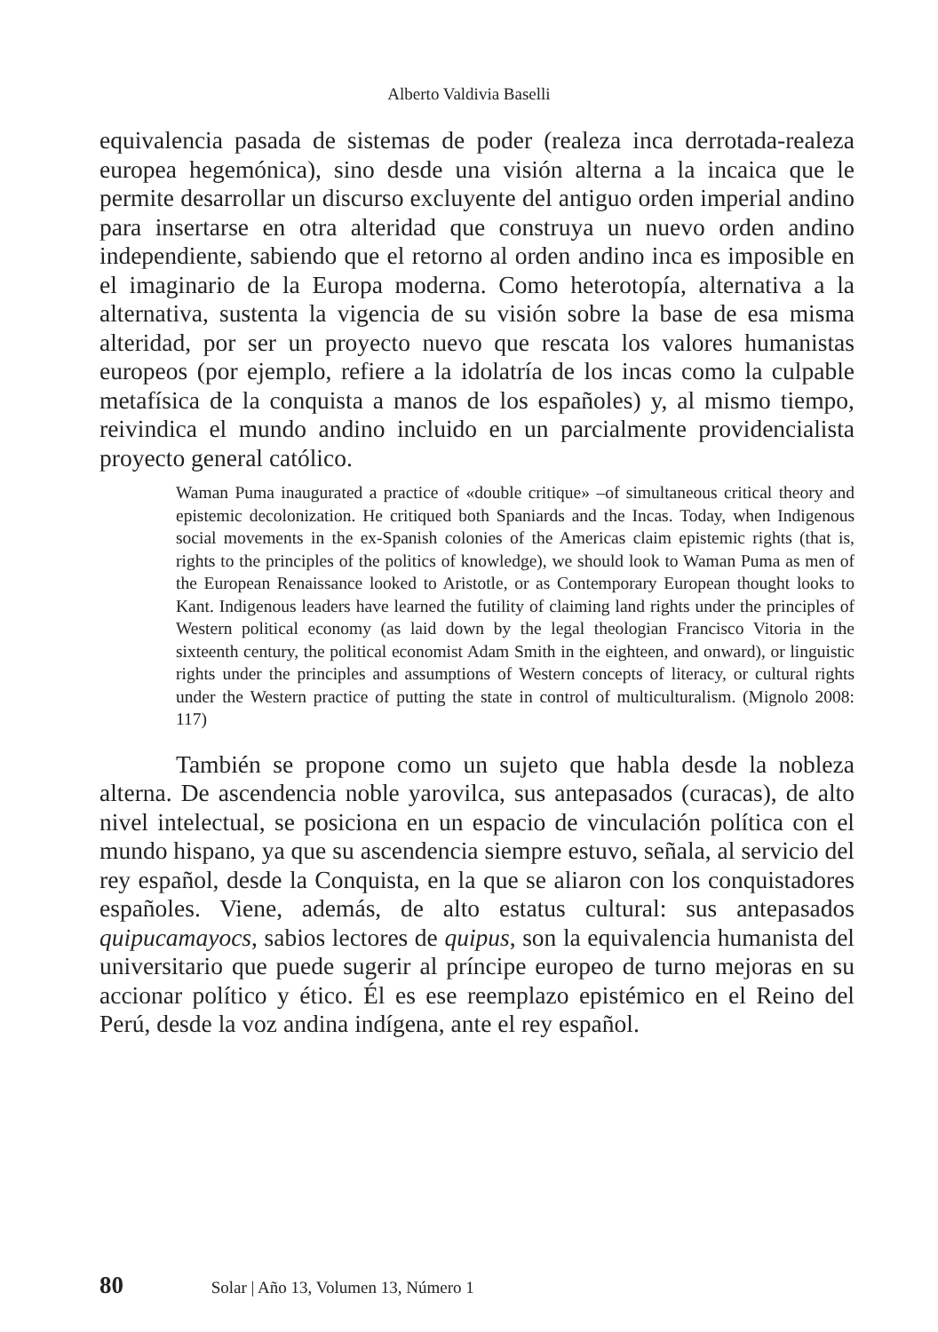Alberto Valdivia Baselli
equivalencia pasada de sistemas de poder (realeza inca derrotada-realeza europea hegemónica), sino desde una visión alterna a la incaica que le permite desarrollar un discurso excluyente del antiguo orden imperial andino para insertarse en otra alteridad que construya un nuevo orden andino independiente, sabiendo que el retorno al orden andino inca es imposible en el imaginario de la Europa moderna. Como heterotopía, alternativa a la alternativa, sustenta la vigencia de su visión sobre la base de esa misma alteridad, por ser un proyecto nuevo que rescata los valores humanistas europeos (por ejemplo, refiere a la idolatría de los incas como la culpable metafísica de la conquista a manos de los españoles) y, al mismo tiempo, reivindica el mundo andino incluido en un parcialmente providencialista proyecto general católico.
Waman Puma inaugurated a practice of «double critique» –of simultaneous critical theory and epistemic decolonization. He critiqued both Spaniards and the Incas. Today, when Indigenous social movements in the ex-Spanish colonies of the Americas claim epistemic rights (that is, rights to the principles of the politics of knowledge), we should look to Waman Puma as men of the European Renaissance looked to Aristotle, or as Contemporary European thought looks to Kant. Indigenous leaders have learned the futility of claiming land rights under the principles of Western political economy (as laid down by the legal theologian Francisco Vitoria in the sixteenth century, the political economist Adam Smith in the eighteen, and onward), or linguistic rights under the principles and assumptions of Western concepts of literacy, or cultural rights under the Western practice of putting the state in control of multiculturalism. (Mignolo 2008: 117)
También se propone como un sujeto que habla desde la nobleza alterna. De ascendencia noble yarovilca, sus antepasados (curacas), de alto nivel intelectual, se posiciona en un espacio de vinculación política con el mundo hispano, ya que su ascendencia siempre estuvo, señala, al servicio del rey español, desde la Conquista, en la que se aliaron con los conquistadores españoles. Viene, además, de alto estatus cultural: sus antepasados quipucamayocs, sabios lectores de quipus, son la equivalencia humanista del universitario que puede sugerir al príncipe europeo de turno mejoras en su accionar político y ético. Él es ese reemplazo epistémico en el Reino del Perú, desde la voz andina indígena, ante el rey español.
80 Solar | Año 13, Volumen 13, Número 1